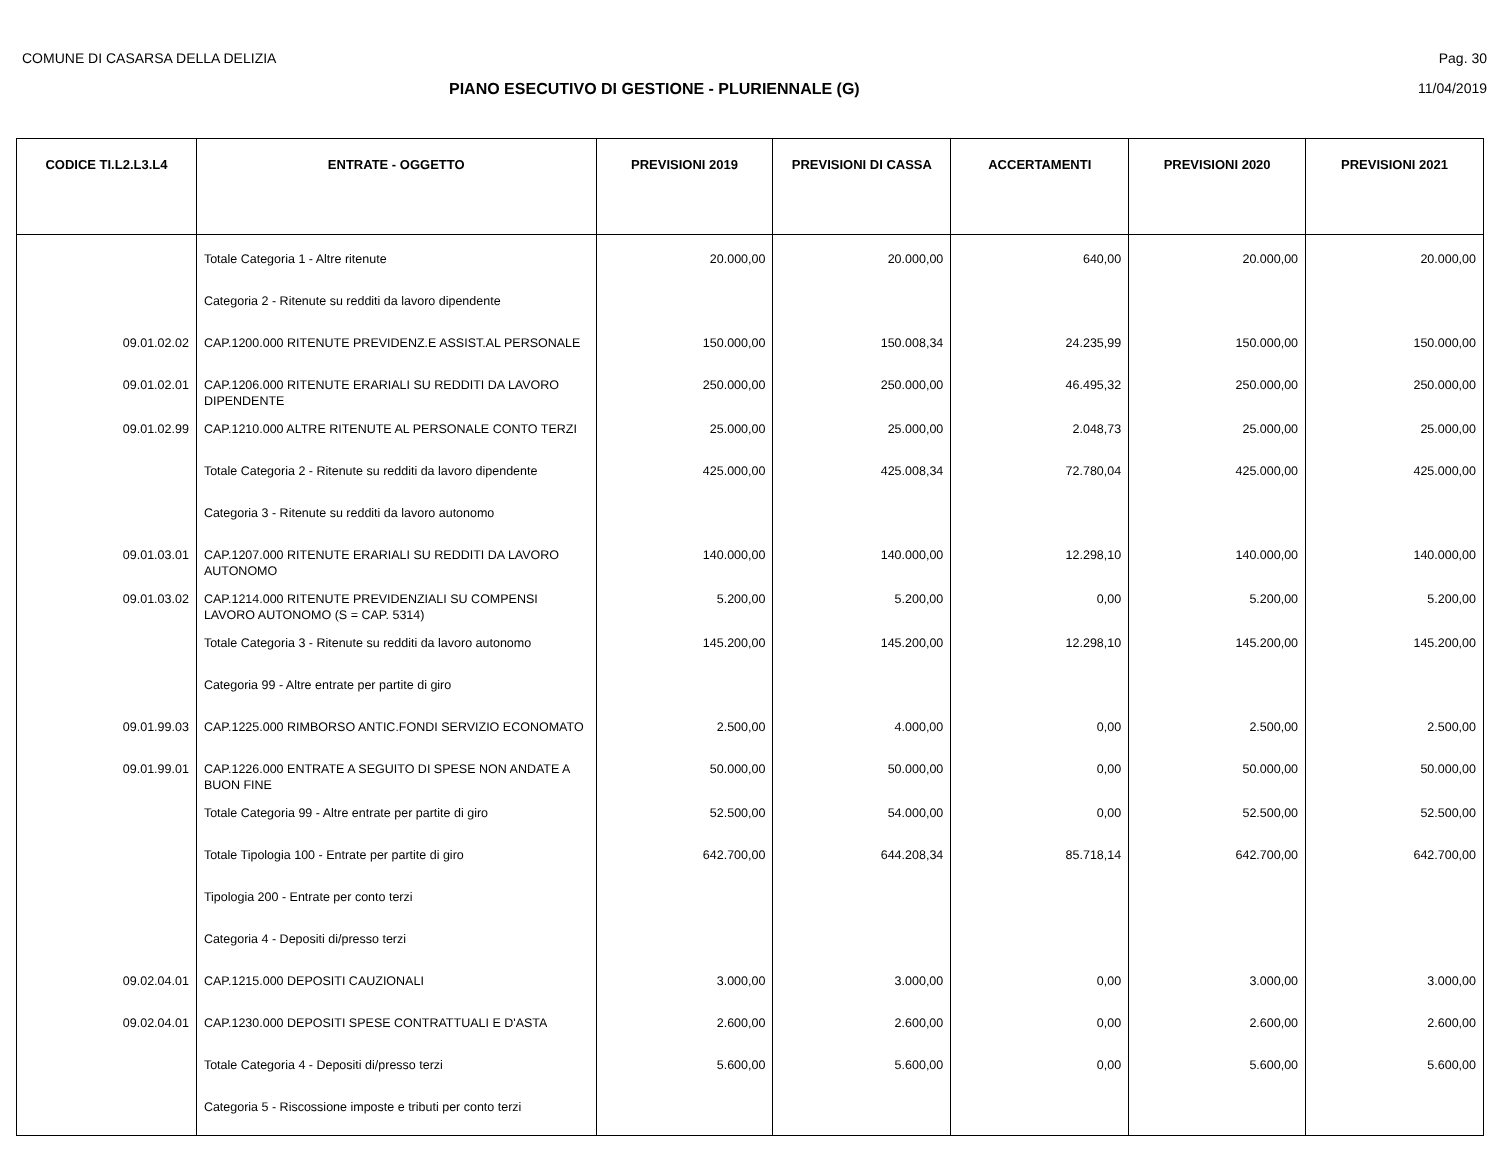COMUNE DI CASARSA DELLA DELIZIA Pag. 30
PIANO ESECUTIVO DI GESTIONE - PLURIENNALE (G)
11/04/2019
| CODICE TI.L2.L3.L4 | ENTRATE - OGGETTO | PREVISIONI 2019 | PREVISIONI DI CASSA | ACCERTAMENTI | PREVISIONI 2020 | PREVISIONI 2021 |
| --- | --- | --- | --- | --- | --- | --- |
| | Totale Categoria 1 - Altre ritenute | 20.000,00 | 20.000,00 | 640,00 | 20.000,00 | 20.000,00 |
| | Categoria 2 - Ritenute su redditi da lavoro dipendente | | | | | |
| 09.01.02.02 | CAP.1200.000 RITENUTE PREVIDENZ.E ASSIST.AL PERSONALE | 150.000,00 | 150.008,34 | 24.235,99 | 150.000,00 | 150.000,00 |
| 09.01.02.01 | CAP.1206.000 RITENUTE ERARIALI SU REDDITI DA LAVORO DIPENDENTE | 250.000,00 | 250.000,00 | 46.495,32 | 250.000,00 | 250.000,00 |
| 09.01.02.99 | CAP.1210.000 ALTRE RITENUTE AL PERSONALE CONTO TERZI | 25.000,00 | 25.000,00 | 2.048,73 | 25.000,00 | 25.000,00 |
| | Totale Categoria 2 - Ritenute su redditi da lavoro dipendente | 425.000,00 | 425.008,34 | 72.780,04 | 425.000,00 | 425.000,00 |
| | Categoria 3 - Ritenute su redditi da lavoro autonomo | | | | | |
| 09.01.03.01 | CAP.1207.000 RITENUTE ERARIALI SU REDDITI DA LAVORO AUTONOMO | 140.000,00 | 140.000,00 | 12.298,10 | 140.000,00 | 140.000,00 |
| 09.01.03.02 | CAP.1214.000 RITENUTE PREVIDENZIALI SU COMPENSI LAVORO AUTONOMO (S = CAP. 5314) | 5.200,00 | 5.200,00 | 0,00 | 5.200,00 | 5.200,00 |
| | Totale Categoria 3 - Ritenute su redditi da lavoro autonomo | 145.200,00 | 145.200,00 | 12.298,10 | 145.200,00 | 145.200,00 |
| | Categoria 99 - Altre entrate per partite di giro | | | | | |
| 09.01.99.03 | CAP.1225.000 RIMBORSO ANTIC.FONDI SERVIZIO ECONOMATO | 2.500,00 | 4.000,00 | 0,00 | 2.500,00 | 2.500,00 |
| 09.01.99.01 | CAP.1226.000 ENTRATE A SEGUITO DI SPESE NON ANDATE A BUON FINE | 50.000,00 | 50.000,00 | 0,00 | 50.000,00 | 50.000,00 |
| | Totale Categoria 99 - Altre entrate per partite di giro | 52.500,00 | 54.000,00 | 0,00 | 52.500,00 | 52.500,00 |
| | Totale Tipologia 100 - Entrate per partite di giro | 642.700,00 | 644.208,34 | 85.718,14 | 642.700,00 | 642.700,00 |
| | Tipologia 200 - Entrate per conto terzi | | | | | |
| | Categoria 4 - Depositi di/presso terzi | | | | | |
| 09.02.04.01 | CAP.1215.000 DEPOSITI CAUZIONALI | 3.000,00 | 3.000,00 | 0,00 | 3.000,00 | 3.000,00 |
| 09.02.04.01 | CAP.1230.000 DEPOSITI SPESE CONTRATTUALI E D'ASTA | 2.600,00 | 2.600,00 | 0,00 | 2.600,00 | 2.600,00 |
| | Totale Categoria 4 - Depositi di/presso terzi | 5.600,00 | 5.600,00 | 0,00 | 5.600,00 | 5.600,00 |
| | Categoria 5 - Riscossione imposte e tributi per conto terzi | | | | | |